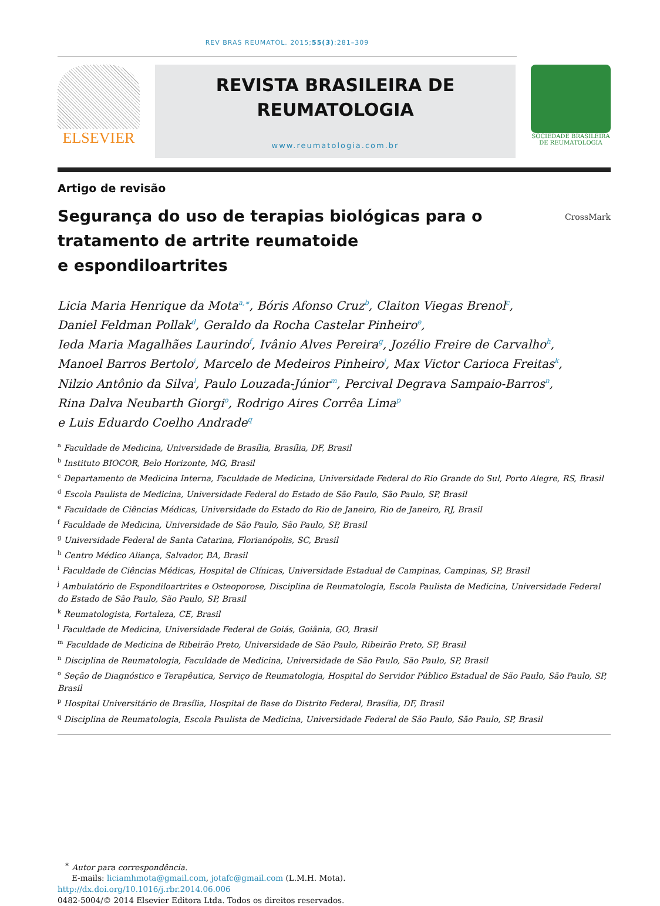REV BRAS REUMATOL. 2015;55(3):281–309
ELSEVIER
REVISTA BRASILEIRA DE
REUMATOLOGIA
www.reumatologia.com.br
SOCIEDADE BRASILEIRA
DE REUMATOLOGIA
Artigo de revisão
Segurança do uso de terapias biológicas para o
tratamento de artrite reumatoide
e espondiloartrites
CrossMark
Licia Maria Henrique da Mota<sup>a,∗</sup>, Bóris Afonso Cruz<sup>b</sup>, Claiton Viegas Brenol<sup>c</sup>,
Daniel Feldman Pollak<sup>d</sup>, Geraldo da Rocha Castelar Pinheiro<sup>e</sup>,
Ieda Maria Magalhães Laurindo<sup>f</sup>, Ivânio Alves Pereira<sup>g</sup>, Jozélio Freire de Carvalho<sup>h</sup>,
Manoel Barros Bertolo<sup>i</sup>, Marcelo de Medeiros Pinheiro<sup>j</sup>, Max Victor Carioca Freitas<sup>k</sup>,
Nilzio Antônio da Silva<sup>l</sup>, Paulo Louzada-Júnior<sup>m</sup>, Percival Degrava Sampaio-Barros<sup>n</sup>,
Rina Dalva Neubarth Giorgi<sup>o</sup>, Rodrigo Aires Corrêa Lima<sup>p</sup>
e Luis Eduardo Coelho Andrade<sup>q</sup>
<sup>a</sup> Faculdade de Medicina, Universidade de Brasília, Brasília, DF, Brasil
<sup>b</sup> Instituto BIOCOR, Belo Horizonte, MG, Brasil
<sup>c</sup> Departamento de Medicina Interna, Faculdade de Medicina, Universidade Federal do Rio Grande do Sul, Porto Alegre, RS, Brasil
<sup>d</sup> Escola Paulista de Medicina, Universidade Federal do Estado de São Paulo, São Paulo, SP, Brasil
<sup>e</sup> Faculdade de Ciências Médicas, Universidade do Estado do Rio de Janeiro, Rio de Janeiro, RJ, Brasil
<sup>f</sup> Faculdade de Medicina, Universidade de São Paulo, São Paulo, SP, Brasil
<sup>g</sup> Universidade Federal de Santa Catarina, Florianópolis, SC, Brasil
<sup>h</sup> Centro Médico Aliança, Salvador, BA, Brasil
<sup>i</sup> Faculdade de Ciências Médicas, Hospital de Clínicas, Universidade Estadual de Campinas, Campinas, SP, Brasil
<sup>j</sup> Ambulatório de Espondiloartrites e Osteoporose, Disciplina de Reumatologia, Escola Paulista de Medicina, Universidade Federal do Estado de São Paulo, São Paulo, SP, Brasil
<sup>k</sup> Reumatologista, Fortaleza, CE, Brasil
<sup>l</sup> Faculdade de Medicina, Universidade Federal de Goiás, Goiânia, GO, Brasil
<sup>m</sup> Faculdade de Medicina de Ribeirão Preto, Universidade de São Paulo, Ribeirão Preto, SP, Brasil
<sup>n</sup> Disciplina de Reumatologia, Faculdade de Medicina, Universidade de São Paulo, São Paulo, SP, Brasil
<sup>o</sup> Seção de Diagnóstico e Terapêutica, Serviço de Reumatologia, Hospital do Servidor Público Estadual de São Paulo, São Paulo, SP, Brasil
<sup>p</sup> Hospital Universitário de Brasília, Hospital de Base do Distrito Federal, Brasília, DF, Brasil
<sup>q</sup> Disciplina de Reumatologia, Escola Paulista de Medicina, Universidade Federal de São Paulo, São Paulo, SP, Brasil
<sup>∗</sup> Autor para correspondência.
E-mails: liciamhmota@gmail.com, jotafc@gmail.com (L.M.H. Mota).
http://dx.doi.org/10.1016/j.rbr.2014.06.006
0482-5004/© 2014 Elsevier Editora Ltda. Todos os direitos reservados.